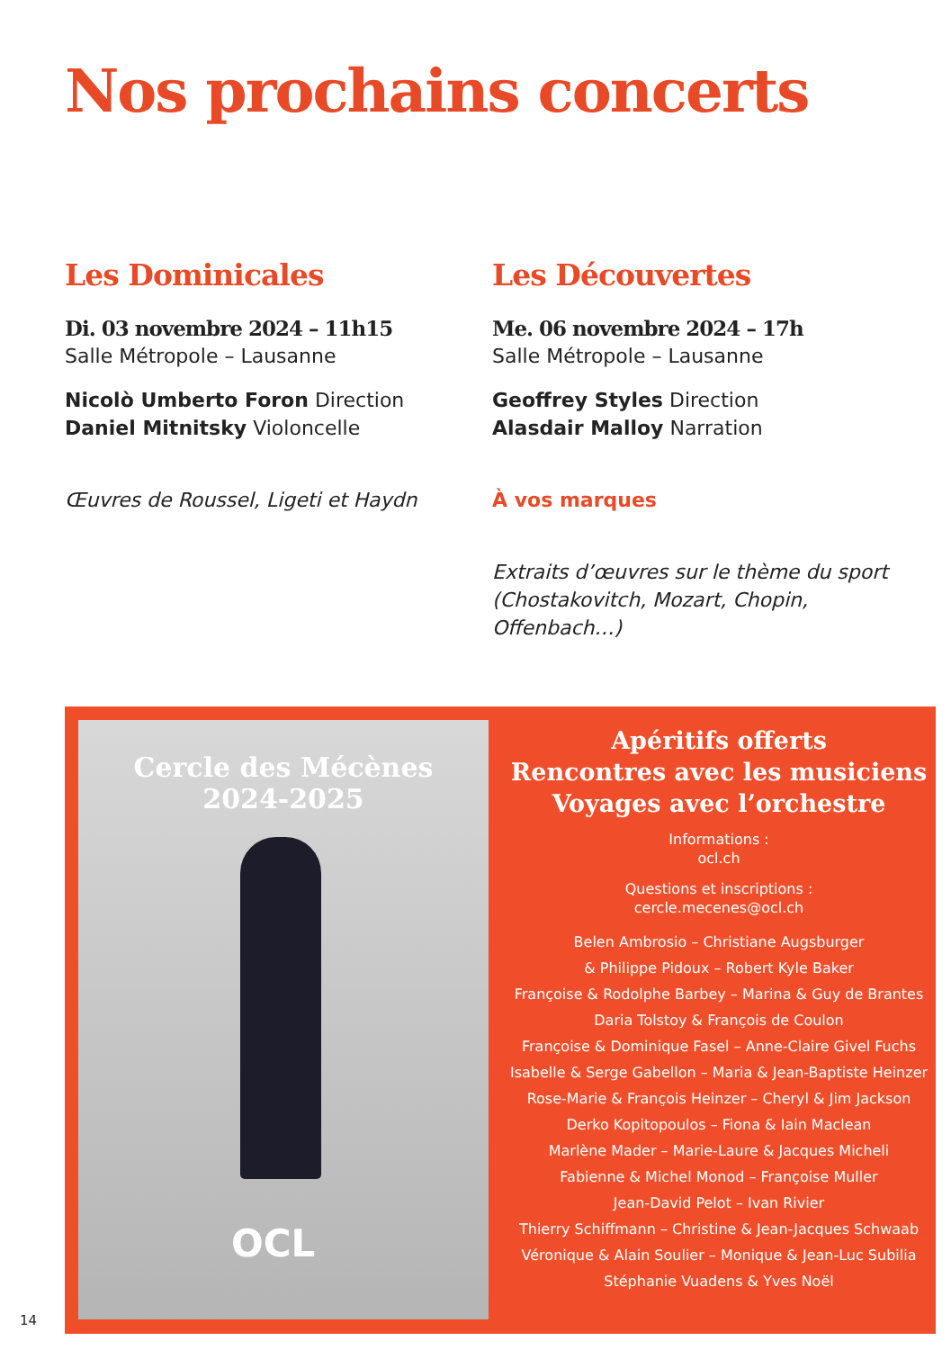Nos prochains concerts
Les Dominicales
Di. 03 novembre 2024 – 11h15
Salle Métropole – Lausanne
Nicolò Umberto Foron Direction
Daniel Mitnitsky Violoncelle
Œuvres de Roussel, Ligeti et Haydn
Les Découvertes
Me. 06 novembre 2024 – 17h
Salle Métropole – Lausanne
Geoffrey Styles Direction
Alasdair Malloy Narration
À vos marques
Extraits d’œuvres sur le thème du sport (Chostakovitch, Mozart, Chopin, Offenbach…)
Cercle des Mécènes
2024-2025
OCL
Apéritifs offerts
Rencontres avec les musiciens
Voyages avec l’orchestre
Informations :
ocl.ch
Questions et inscriptions :
cercle.mecenes@ocl.ch
Belen Ambrosio – Christiane Augsburger
& Philippe Pidoux – Robert Kyle Baker
Françoise & Rodolphe Barbey – Marina & Guy de Brantes
Daria Tolstoy & François de Coulon
Françoise & Dominique Fasel – Anne-Claire Givel Fuchs
Isabelle & Serge Gabellon – Maria & Jean-Baptiste Heinzer
Rose-Marie & François Heinzer – Cheryl & Jim Jackson
Derko Kopitopoulos – Fiona & Iain Maclean
Marlène Mader – Marie-Laure & Jacques Micheli
Fabienne & Michel Monod – Françoise Muller
Jean-David Pelot – Ivan Rivier
Thierry Schiffmann – Christine & Jean-Jacques Schwaab
Véronique & Alain Soulier – Monique & Jean-Luc Subilia
Stéphanie Vuadens & Yves Noël
14